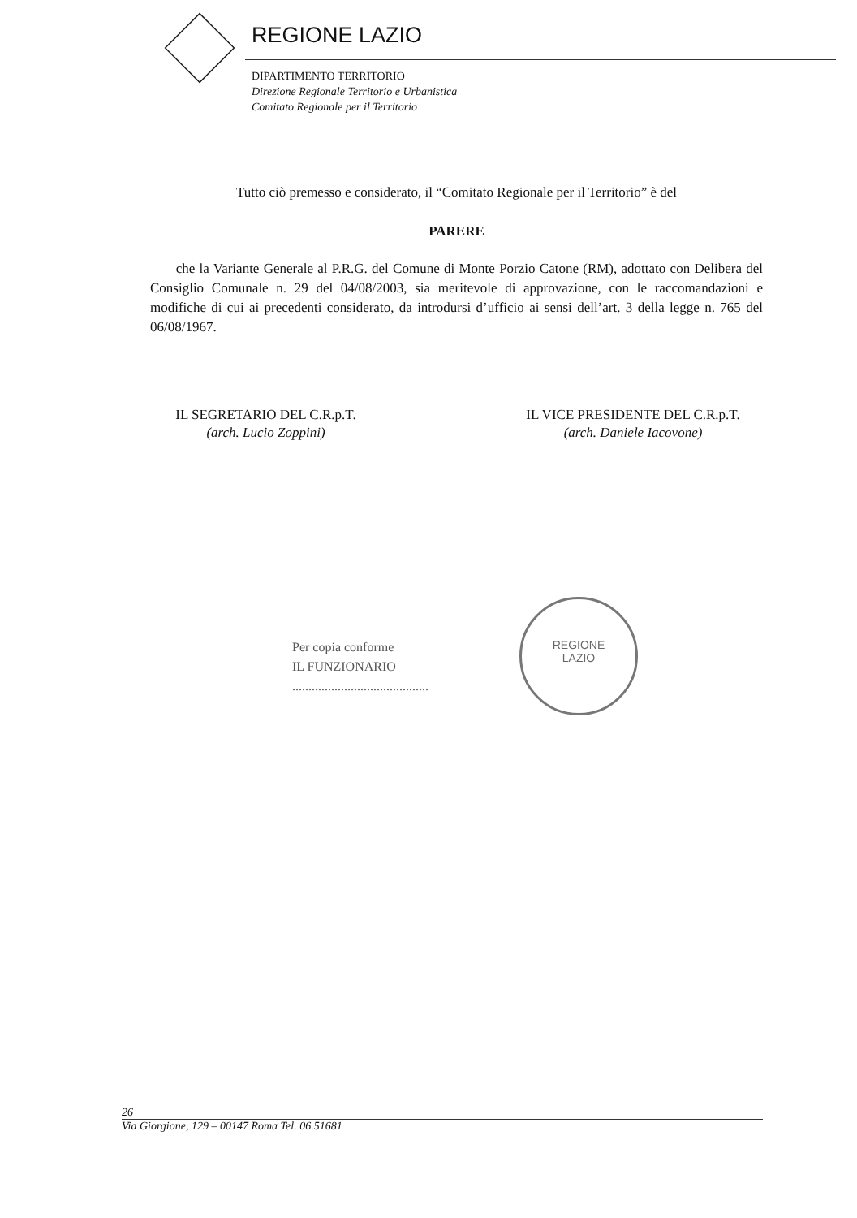REGIONE LAZIO
DIPARTIMENTO TERRITORIO
Direzione Regionale Territorio e Urbanistica
Comitato Regionale per il Territorio
Tutto ciò premesso e considerato, il “Comitato Regionale per il Territorio” è del
PARERE
che la Variante Generale al P.R.G. del Comune di Monte Porzio Catone (RM), adottato con Delibera del Consiglio Comunale n. 29 del 04/08/2003, sia meritevole di approvazione, con le raccomandazioni e modifiche di cui ai precedenti considerato, da introdursi d’ufficio ai sensi dell’art. 3 della legge n. 765 del 06/08/1967.
IL SEGRETARIO DEL C.R.p.T.
(arch. Lucio Zoppini)
IL VICE PRESIDENTE DEL C.R.p.T.
(arch. Daniele Iacovone)
Per copia conforme
IL FUNZIONARIO
..........................................
REGIONE
LAZIO
26
Via Giorgione, 129 – 00147 Roma Tel. 06.51681